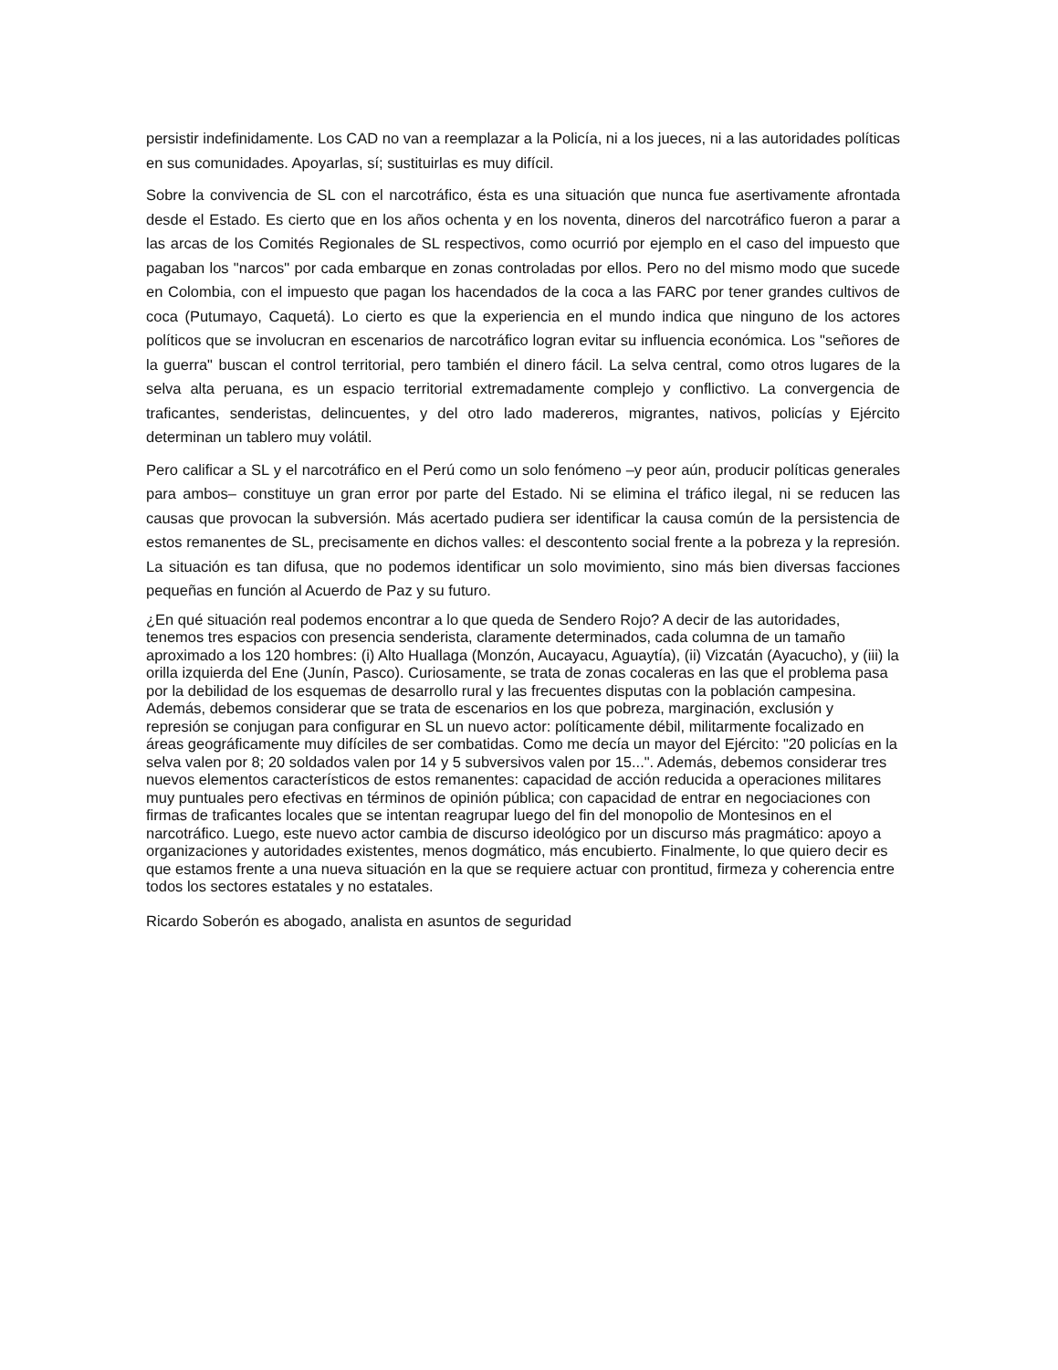persistir indefinidamente. Los CAD no van a reemplazar a la Policía, ni a los jueces, ni a las autoridades políticas en sus comunidades. Apoyarlas, sí; sustituirlas es muy difícil.
Sobre la convivencia de SL con el narcotráfico, ésta es una situación que nunca fue asertivamente afrontada desde el Estado. Es cierto que en los años ochenta y en los noventa, dineros del narcotráfico fueron a parar a las arcas de los Comités Regionales de SL respectivos, como ocurrió por ejemplo en el caso del impuesto que pagaban los "narcos" por cada embarque en zonas controladas por ellos. Pero no del mismo modo que sucede en Colombia, con el impuesto que pagan los hacendados de la coca a las FARC por tener grandes cultivos de coca (Putumayo, Caquetá). Lo cierto es que la experiencia en el mundo indica que ninguno de los actores políticos que se involucran en escenarios de narcotráfico logran evitar su influencia económica. Los "señores de la guerra" buscan el control territorial, pero también el dinero fácil. La selva central, como otros lugares de la selva alta peruana, es un espacio territorial extremadamente complejo y conflictivo. La convergencia de traficantes, senderistas, delincuentes, y del otro lado madereros, migrantes, nativos, policías y Ejército determinan un tablero muy volátil.
Pero calificar a SL y el narcotráfico en el Perú como un solo fenómeno –y peor aún, producir políticas generales para ambos– constituye un gran error por parte del Estado. Ni se elimina el tráfico ilegal, ni se reducen las causas que provocan la subversión. Más acertado pudiera ser identificar la causa común de la persistencia de estos remanentes de SL, precisamente en dichos valles: el descontento social frente a la pobreza y la represión. La situación es tan difusa, que no podemos identificar un solo movimiento, sino más bien diversas facciones pequeñas en función al Acuerdo de Paz y su futuro.
¿En qué situación real podemos encontrar a lo que queda de Sendero Rojo? A decir de las autoridades, tenemos tres espacios con presencia senderista, claramente determinados, cada columna de un tamaño aproximado a los 120 hombres: (i) Alto Huallaga (Monzón, Aucayacu, Aguaytía), (ii) Vizcatán (Ayacucho), y (iii) la orilla izquierda del Ene (Junín, Pasco). Curiosamente, se trata de zonas cocaleras en las que el problema pasa por la debilidad de los esquemas de desarrollo rural y las frecuentes disputas con la población campesina. Además, debemos considerar que se trata de escenarios en los que pobreza, marginación, exclusión y represión se conjugan para configurar en SL un nuevo actor: políticamente débil, militarmente focalizado en áreas geográficamente muy difíciles de ser combatidas. Como me decía un mayor del Ejército: "20 policías en la selva valen por 8; 20 soldados valen por 14 y 5 subversivos valen por 15...". Además, debemos considerar tres nuevos elementos característicos de estos remanentes: capacidad de acción reducida a operaciones militares muy puntuales pero efectivas en términos de opinión pública; con capacidad de entrar en negociaciones con firmas de traficantes locales que se intentan reagrupar luego del fin del monopolio de Montesinos en el narcotráfico. Luego, este nuevo actor cambia de discurso ideológico por un discurso más pragmático: apoyo a organizaciones y autoridades existentes, menos dogmático, más encubierto. Finalmente, lo que quiero decir es que estamos frente a una nueva situación en la que se requiere actuar con prontitud, firmeza y coherencia entre todos los sectores estatales y no estatales.
Ricardo Soberón es abogado, analista en asuntos de seguridad